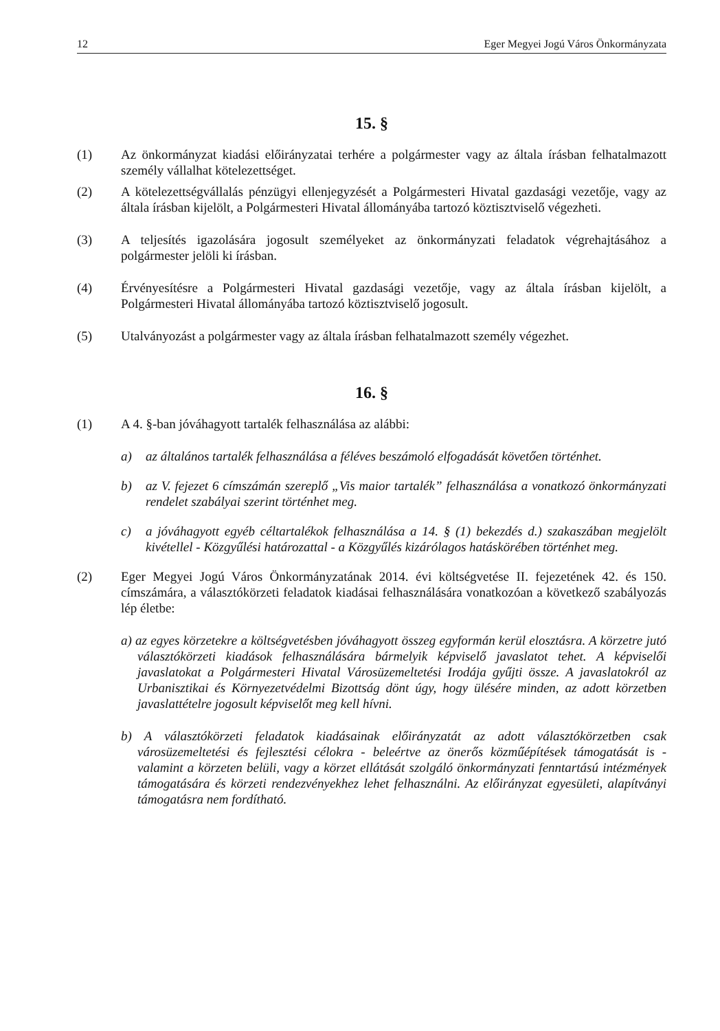12 Eger Megyei Jogú Város Önkormányzata
15. §
(1) Az önkormányzat kiadási előirányzatai terhére a polgármester vagy az általa írásban felhatalmazott személy vállalhat kötelezettséget.
(2) A kötelezettségvállalás pénzügyi ellenjegyzését a Polgármesteri Hivatal gazdasági vezetője, vagy az általa írásban kijelölt, a Polgármesteri Hivatal állományába tartozó köztisztviselő végezheti.
(3) A teljesítés igazolására jogosult személyeket az önkormányzati feladatok végrehajtásához a polgármester jelöli ki írásban.
(4) Érvényesítésre a Polgármesteri Hivatal gazdasági vezetője, vagy az általa írásban kijelölt, a Polgármesteri Hivatal állományába tartozó köztisztviselő jogosult.
(5) Utalványozást a polgármester vagy az általa írásban felhatalmazott személy végezhet.
16. §
(1) A 4. §-ban jóváhagyott tartalék felhasználása az alábbi:
a) az általános tartalék felhasználása a féléves beszámoló elfogadását követően történhet.
b) az V. fejezet 6 címszámán szereplő „Vis maior tartalék” felhasználása a vonatkozó önkormányzati rendelet szabályai szerint történhet meg.
c) a jóváhagyott egyéb céltartalékok felhasználása a 14. § (1) bekezdés d.) szakaszában megjelölt kivétellel - Közgyűlési határozattal - a Közgyűlés kizárólagos hatáskörében történhet meg.
(2) Eger Megyei Jogú Város Önkormányzatának 2014. évi költségvetése II. fejezetének 42. és 150. címszámára, a választókörzeti feladatok kiadásai felhasználására vonatkozóan a következő szabályozás lép életbe:
a) az egyes körzetekre a költségvetésben jóváhagyott összeg egyformán kerül elosztásra. A körzetre jutó választókörzeti kiadások felhasználására bármelyik képviselő javaslatot tehet. A képviselői javaslatokat a Polgármesteri Hivatal Városüzemeltetési Irodája gyűjti össze. A javaslatokról az Urbanisztikai és Környezetvédelmi Bizottság dönt úgy, hogy ülésére minden, az adott körzetben javaslattételre jogosult képviselőt meg kell hívni.
b) A választókörzeti feladatok kiadásainak előirányzatát az adott választókörzetben csak városüzemeltetési és fejlesztési célokra - beleértve az önerős közműépítések támogatását is - valamint a körzeten belüli, vagy a körzet ellátását szolgáló önkormányzati fenntartású intézmények támogatására és körzeti rendezvényekhez lehet felhasználni. Az előirányzat egyesületi, alapítványi támogatásra nem fordítható.